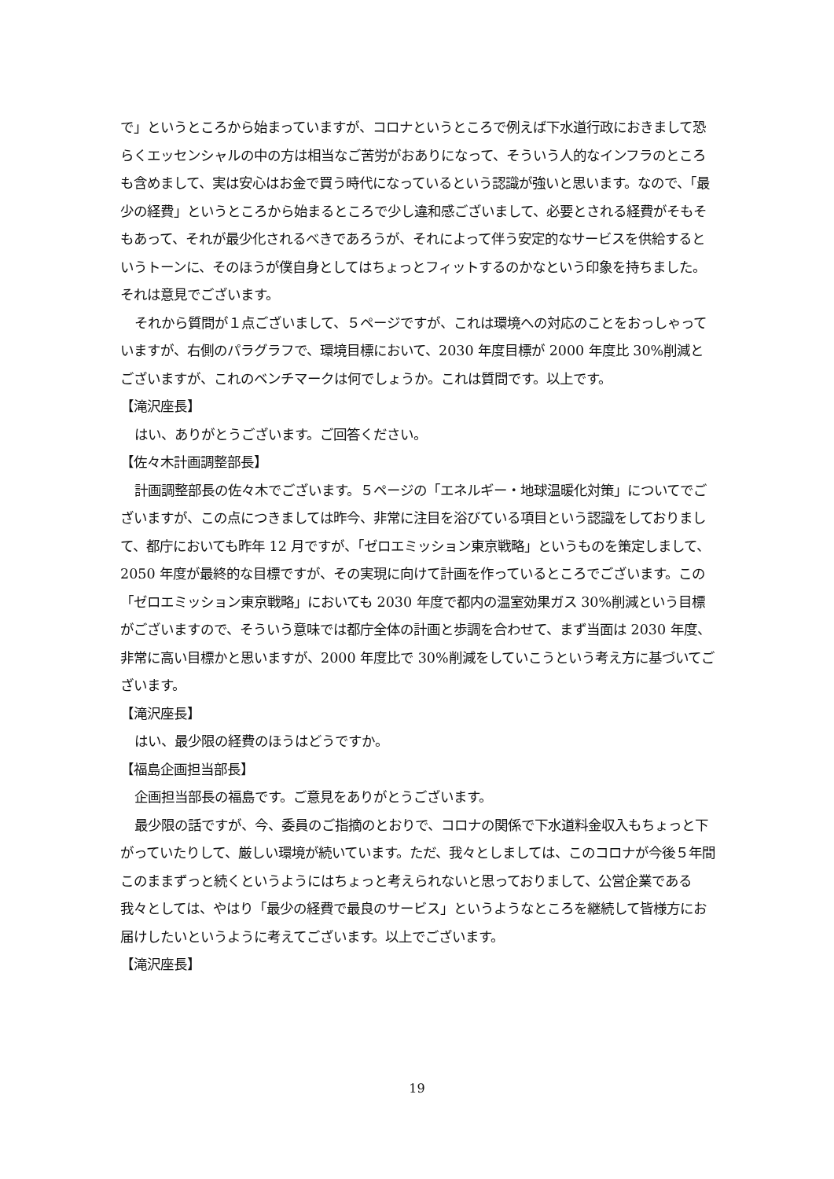で」というところから始まっていますが、コロナというところで例えば下水道行政におきまして恐らくエッセンシャルの中の方は相当なご苦労がおありになって、そういう人的なインフラのところも含めまして、実は安心はお金で買う時代になっているという認識が強いと思います。なので、「最少の経費」というところから始まるところで少し違和感ございまして、必要とされる経費がそもそもあって、それが最少化されるべきであろうが、それによって伴う安定的なサービスを供給するというトーンに、そのほうが僕自身としてはちょっとフィットするのかなという印象を持ちました。それは意見でございます。
それから質問が１点ございまして、５ページですが、これは環境への対応のことをおっしゃっていますが、右側のパラグラフで、環境目標において、2030 年度目標が 2000 年度比 30%削減とございますが、これのベンチマークは何でしょうか。これは質問です。以上です。
【滝沢座長】
はい、ありがとうございます。ご回答ください。
【佐々木計画調整部長】
計画調整部長の佐々木でございます。５ページの「エネルギー・地球温暖化対策」についてでございますが、この点につきましては昨今、非常に注目を浴びている項目という認識をしておりまして、都庁においても昨年 12 月ですが、「ゼロエミッション東京戦略」というものを策定しまして、2050 年度が最終的な目標ですが、その実現に向けて計画を作っているところでございます。この「ゼロエミッション東京戦略」においても 2030 年度で都内の温室効果ガス 30%削減という目標がございますので、そういう意味では都庁全体の計画と歩調を合わせて、まず当面は 2030 年度、非常に高い目標かと思いますが、2000 年度比で 30%削減をしていこうという考え方に基づいてございます。
【滝沢座長】
はい、最少限の経費のほうはどうですか。
【福島企画担当部長】
企画担当部長の福島です。ご意見をありがとうございます。
最少限の話ですが、今、委員のご指摘のとおりで、コロナの関係で下水道料金収入もちょっと下がっていたりして、厳しい環境が続いています。ただ、我々としましては、このコロナが今後５年間このままずっと続くというようにはちょっと考えられないと思っておりまして、公営企業である我々としては、やはり「最少の経費で最良のサービス」というようなところを継続して皆様方にお届けしたいというように考えてございます。以上でございます。
【滝沢座長】
19